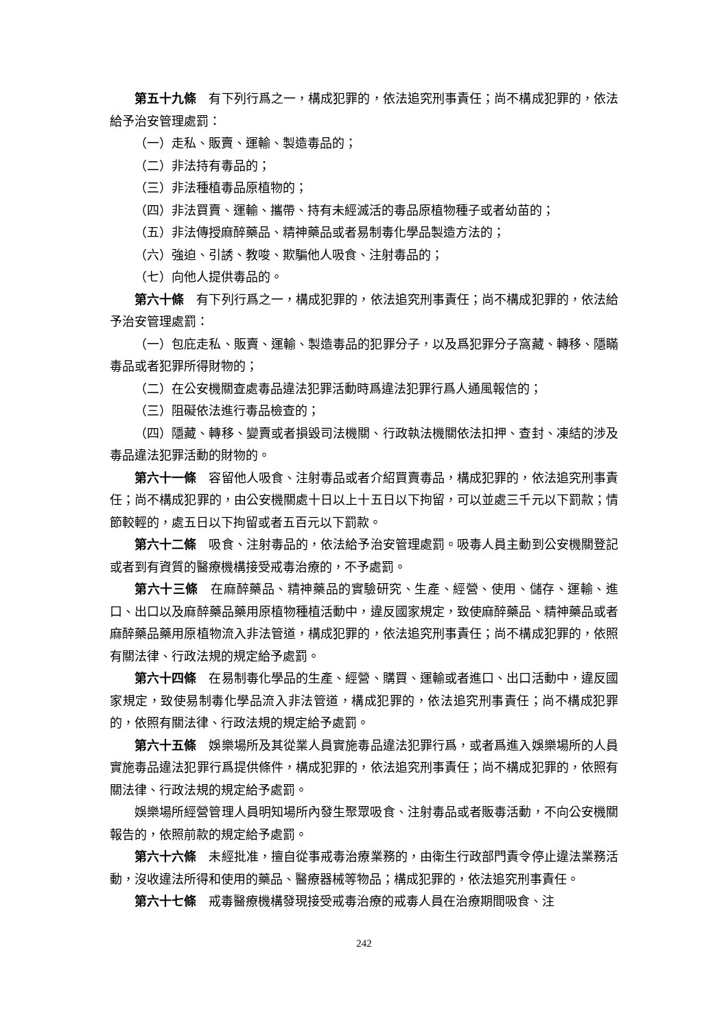第五十九條　有下列行爲之一，構成犯罪的，依法追究刑事責任；尚不構成犯罪的，依法給予治安管理處罰：
（一）走私、販賣、運輸、製造毒品的；
（二）非法持有毒品的；
（三）非法種植毒品原植物的；
（四）非法買賣、運輸、攜帶、持有未經滅活的毒品原植物種子或者幼苗的；
（五）非法傳授麻醉藥品、精神藥品或者易制毒化學品製造方法的；
（六）強迫、引誘、教唆、欺騙他人吸食、注射毒品的；
（七）向他人提供毒品的。
第六十條　有下列行爲之一，構成犯罪的，依法追究刑事責任；尚不構成犯罪的，依法給予治安管理處罰：
（一）包庇走私、販賣、運輸、製造毒品的犯罪分子，以及爲犯罪分子窩藏、轉移、隱瞞毒品或者犯罪所得財物的；
（二）在公安機關查處毒品違法犯罪活動時爲違法犯罪行爲人通風報信的；
（三）阻礙依法進行毒品檢查的；
（四）隱藏、轉移、變賣或者損毀司法機關、行政執法機關依法扣押、查封、凍結的涉及毒品違法犯罪活動的財物的。
第六十一條　容留他人吸食、注射毒品或者介紹買賣毒品，構成犯罪的，依法追究刑事責任；尚不構成犯罪的，由公安機關處十日以上十五日以下拘留，可以並處三千元以下罰款；情節較輕的，處五日以下拘留或者五百元以下罰款。
第六十二條　吸食、注射毒品的，依法給予治安管理處罰。吸毒人員主動到公安機關登記或者到有資質的醫療機構接受戒毒治療的，不予處罰。
第六十三條　在麻醉藥品、精神藥品的實驗研究、生產、經營、使用、儲存、運輸、進口、出口以及麻醉藥品藥用原植物種植活動中，違反國家規定，致使麻醉藥品、精神藥品或者麻醉藥品藥用原植物流入非法管道，構成犯罪的，依法追究刑事責任；尚不構成犯罪的，依照有關法律、行政法規的規定給予處罰。
第六十四條　在易制毒化學品的生產、經營、購買、運輸或者進口、出口活動中，違反國家規定，致使易制毒化學品流入非法管道，構成犯罪的，依法追究刑事責任；尚不構成犯罪的，依照有關法律、行政法規的規定給予處罰。
第六十五條　娛樂場所及其從業人員實施毒品違法犯罪行爲，或者爲進入娛樂場所的人員實施毒品違法犯罪行爲提供條件，構成犯罪的，依法追究刑事責任；尚不構成犯罪的，依照有關法律、行政法規的規定給予處罰。
娛樂場所經營管理人員明知場所內發生聚眾吸食、注射毒品或者販毒活動，不向公安機關報告的，依照前款的規定給予處罰。
第六十六條　未經批准，擅自從事戒毒治療業務的，由衛生行政部門責令停止違法業務活動，沒收違法所得和使用的藥品、醫療器械等物品；構成犯罪的，依法追究刑事責任。
第六十七條　戒毒醫療機構發現接受戒毒治療的戒毒人員在治療期間吸食、注
242